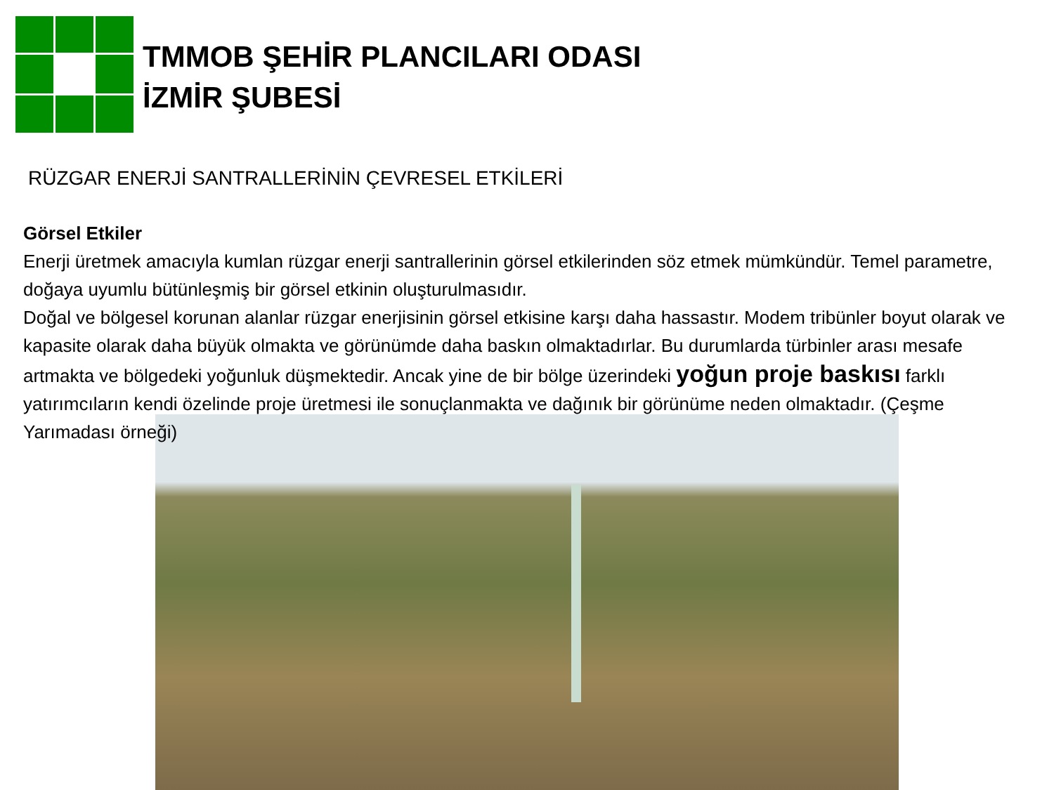TMMOB ŞEHİR PLANCILARI ODASI
İZMİR ŞUBESİ
RÜZGAR ENERJİ SANTRALLERİNİN ÇEVRESEL ETKİLERİ
Görsel Etkiler
Enerji üretmek amacıyla kumlan rüzgar enerji santrallerinin görsel etkilerinden söz etmek mümkündür. Temel parametre, doğaya uyumlu bütünleşmiş bir görsel etkinin oluşturulmasıdır.
Doğal ve bölgesel korunan alanlar rüzgar enerjisinin görsel etkisine karşı daha hassastır. Modem tribünler boyut olarak ve kapasite olarak daha büyük olmakta ve görünümde daha baskın olmaktadırlar. Bu durumlarda türbinler arası mesafe artmakta ve bölgedeki yoğunluk düşmektedir. Ancak yine de bir bölge üzerindeki yoğun proje baskısı farklı yatırımcıların kendi özelinde proje üretmesi ile sonuçlanmakta ve dağınık bir görünüme neden olmaktadır. (Çeşme Yarımadası örneği)